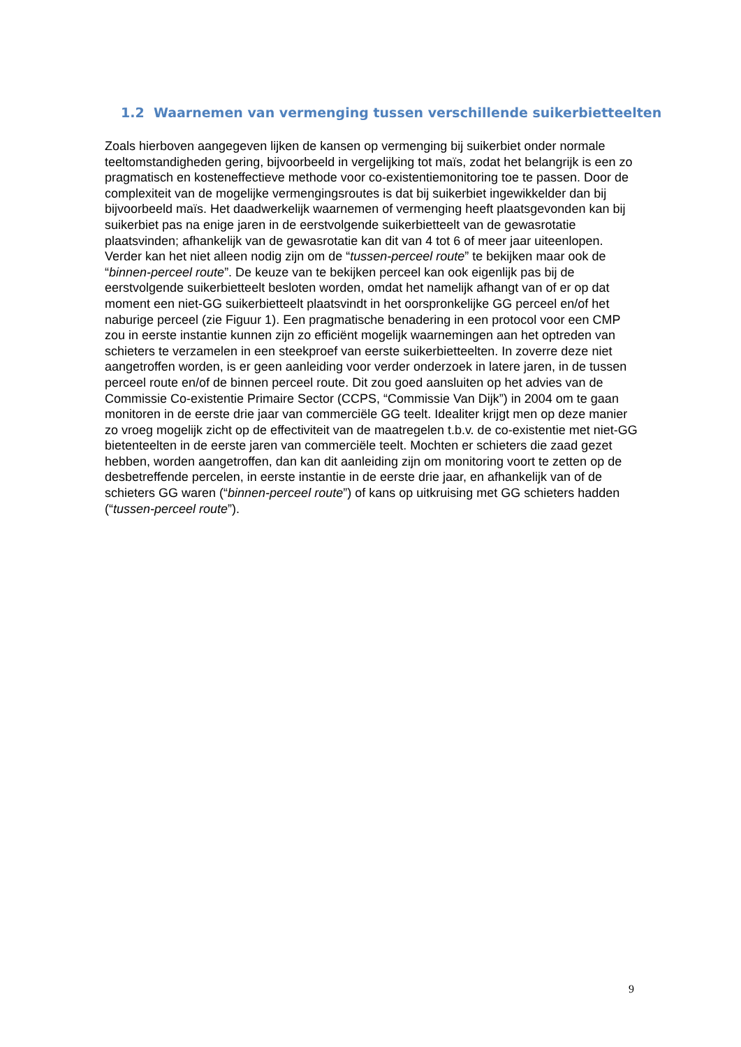1.2 Waarnemen van vermenging tussen verschillende suikerbietteelten
Zoals hierboven aangegeven lijken de kansen op vermenging bij suikerbiet onder normale teeltomstandigheden gering, bijvoorbeeld in vergelijking tot maïs, zodat het belangrijk is een zo pragmatisch en kosteneffectieve methode voor co-existentiemonitoring toe te passen. Door de complexiteit van de mogelijke vermengingsroutes is dat bij suikerbiet ingewikkelder dan bij bijvoorbeeld maïs. Het daadwerkelijk waarnemen of vermenging heeft plaatsgevonden kan bij suikerbiet pas na enige jaren in de eerstvolgende suikerbietteelt van de gewasrotatie plaatsvinden; afhankelijk van de gewasrotatie kan dit van 4 tot 6 of meer jaar uiteenlopen. Verder kan het niet alleen nodig zijn om de “tussen-perceel route” te bekijken maar ook de “binnen-perceel route”. De keuze van te bekijken perceel kan ook eigenlijk pas bij de eerstvolgende suikerbietteelt besloten worden, omdat het namelijk afhangt van of er op dat moment een niet-GG suikerbietteelt plaatsvindt in het oorspronkelijke GG perceel en/of het naburige perceel (zie Figuur 1). Een pragmatische benadering in een protocol voor een CMP zou in eerste instantie kunnen zijn zo efficiënt mogelijk waarnemingen aan het optreden van schieters te verzamelen in een steekproef van eerste suikerbietteelten. In zoverre deze niet aangetroffen worden, is er geen aanleiding voor verder onderzoek in latere jaren, in de tussen perceel route en/of de binnen perceel route. Dit zou goed aansluiten op het advies van de Commissie Co-existentie Primaire Sector (CCPS, “Commissie Van Dijk”) in 2004 om te gaan monitoren in de eerste drie jaar van commerciële GG teelt. Idealiter krijgt men op deze manier zo vroeg mogelijk zicht op de effectiviteit van de maatregelen t.b.v. de co-existentie met niet-GG bietenteelten in de eerste jaren van commerciële teelt. Mochten er schieters die zaad gezet hebben, worden aangetroffen, dan kan dit aanleiding zijn om monitoring voort te zetten op de desbetreffende percelen, in eerste instantie in de eerste drie jaar, en afhankelijk van of de schieters GG waren (“binnen-perceel route”) of kans op uitkruising met GG schieters hadden (“tussen-perceel route”).
9